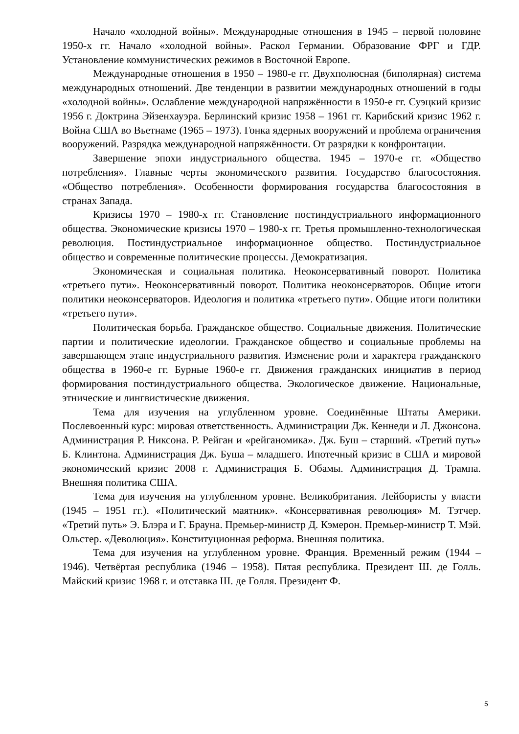Начало «холодной войны». Международные отношения в 1945 – первой половине 1950-х гг. Начало «холодной войны». Раскол Германии. Образование ФРГ и ГДР. Установление коммунистических режимов в Восточной Европе.
Международные отношения в 1950 – 1980-е гг. Двухполюсная (биполярная) система международных отношений. Две тенденции в развитии международных отношений в годы «холодной войны». Ослабление международной напряжённости в 1950-е гг. Суэцкий кризис 1956 г. Доктрина Эйзенхауэра. Берлинский кризис 1958 – 1961 гг. Карибский кризис 1962 г. Война США во Вьетнаме (1965 – 1973). Гонка ядерных вооружений и проблема ограничения вооружений. Разрядка международной напряжённости. От разрядки к конфронтации.
Завершение эпохи индустриального общества. 1945 – 1970-е гг. «Общество потребления». Главные черты экономического развития. Государство благосостояния. «Общество потребления». Особенности формирования государства благосостояния в странах Запада.
Кризисы 1970 – 1980-х гг. Становление постиндустриального информационного общества. Экономические кризисы 1970 – 1980-х гг. Третья промышленно-технологическая революция. Постиндустриальное информационное общество. Постиндустриальное общество и современные политические процессы. Демократизация.
Экономическая и социальная политика. Неоконсервативный поворот. Политика «третьего пути». Неоконсервативный поворот. Политика неоконсерваторов. Общие итоги политики неоконсерваторов. Идеология и политика «третьего пути». Общие итоги политики «третьего пути».
Политическая борьба. Гражданское общество. Социальные движения. Политические партии и политические идеологии. Гражданское общество и социальные проблемы на завершающем этапе индустриального развития. Изменение роли и характера гражданского общества в 1960-е гг. Бурные 1960-е гг. Движения гражданских инициатив в период формирования постиндустриального общества. Экологическое движение. Национальные, этнические и лингвистические движения.
Тема для изучения на углубленном уровне. Соединённые Штаты Америки. Послевоенный курс: мировая ответственность. Администрации Дж. Кеннеди и Л. Джонсона. Администрация Р. Никсона. Р. Рейган и «рейганомика». Дж. Буш – старший. «Третий путь» Б. Клинтона. Администрация Дж. Буша – младшего. Ипотечный кризис в США и мировой экономический кризис 2008 г. Администрация Б. Обамы. Администрация Д. Трампа. Внешняя политика США.
Тема для изучения на углубленном уровне. Великобритания. Лейбористы у власти (1945 – 1951 гг.). «Политический маятник». «Консервативная революция» М. Тэтчер. «Третий путь» Э. Блэра и Г. Брауна. Премьер-министр Д. Кэмерон. Премьер-министр Т. Мэй. Ольстер. «Деволюция». Конституционная реформа. Внешняя политика.
Тема для изучения на углубленном уровне. Франция. Временный режим (1944 – 1946). Четвёртая республика (1946 – 1958). Пятая республика. Президент Ш. де Голль. Майский кризис 1968 г. и отставка Ш. де Голля. Президент Ф.
5